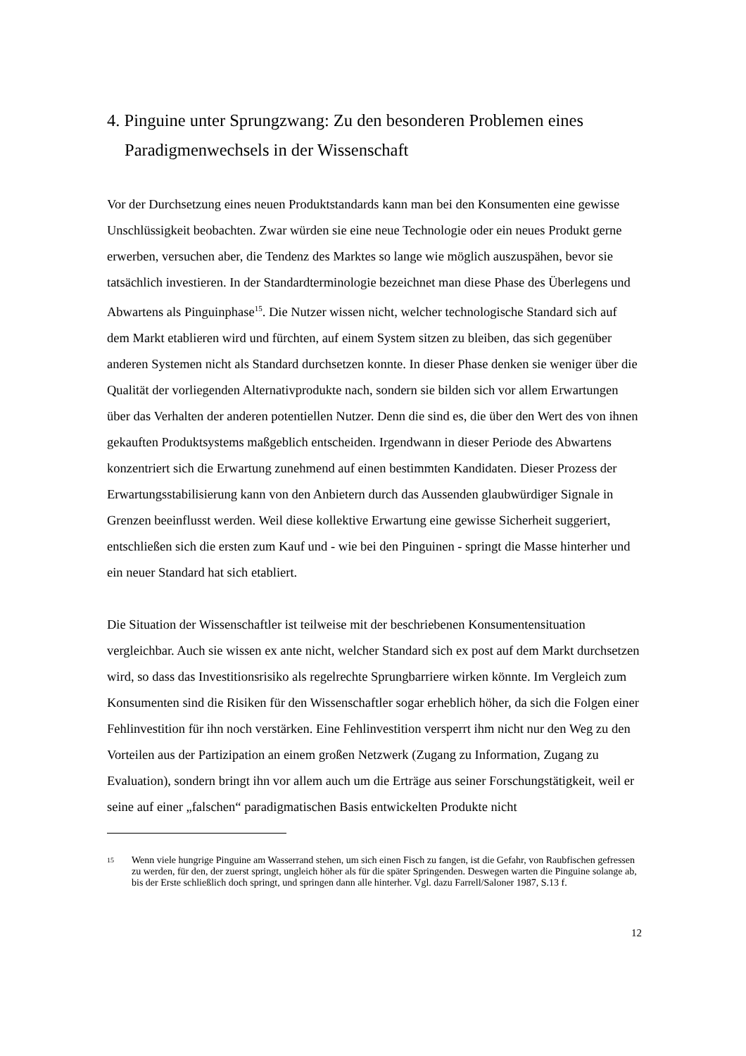4. Pinguine unter Sprungzwang: Zu den besonderen Problemen eines Paradigmenwechsels in der Wissenschaft
Vor der Durchsetzung eines neuen Produktstandards kann man bei den Konsumenten eine gewisse Unschlüssigkeit beobachten. Zwar würden sie eine neue Technologie oder ein neues Produkt gerne erwerben, versuchen aber, die Tendenz des Marktes so lange wie möglich auszuspähen, bevor sie tatsächlich investieren. In der Standardterminologie bezeichnet man diese Phase des Überlegens und Abwartens als Pinguinphase<sup>15</sup>. Die Nutzer wissen nicht, welcher technologische Standard sich auf dem Markt etablieren wird und fürchten, auf einem System sitzen zu bleiben, das sich gegenüber anderen Systemen nicht als Standard durchsetzen konnte. In dieser Phase denken sie weniger über die Qualität der vorliegenden Alternativprodukte nach, sondern sie bilden sich vor allem Erwartungen über das Verhalten der anderen potentiellen Nutzer. Denn die sind es, die über den Wert des von ihnen gekauften Produktsystems maßgeblich entscheiden. Irgendwann in dieser Periode des Abwartens konzentriert sich die Erwartung zunehmend auf einen bestimmten Kandidaten. Dieser Prozess der Erwartungsstabilisierung kann von den Anbietern durch das Aussenden glaubwürdiger Signale in Grenzen beeinflusst werden. Weil diese kollektive Erwartung eine gewisse Sicherheit suggeriert, entschließen sich die ersten zum Kauf und - wie bei den Pinguinen - springt die Masse hinterher und ein neuer Standard hat sich etabliert.
Die Situation der Wissenschaftler ist teilweise mit der beschriebenen Konsumentensituation vergleichbar. Auch sie wissen ex ante nicht, welcher Standard sich ex post auf dem Markt durchsetzen wird, so dass das Investitionsrisiko als regelrechte Sprungbarriere wirken könnte. Im Vergleich zum Konsumenten sind die Risiken für den Wissenschaftler sogar erheblich höher, da sich die Folgen einer Fehlinvestition für ihn noch verstärken. Eine Fehlinvestition versperrt ihm nicht nur den Weg zu den Vorteilen aus der Partizipation an einem großen Netzwerk (Zugang zu Information, Zugang zu Evaluation), sondern bringt ihn vor allem auch um die Erträge aus seiner Forschungstätigkeit, weil er seine auf einer „falschen“ paradigmatischen Basis entwickelten Produkte nicht
15
Wenn viele hungrige Pinguine am Wasserrand stehen, um sich einen Fisch zu fangen, ist die Gefahr, von Raubfischen gefressen zu werden, für den, der zuerst springt, ungleich höher als für die später Springenden. Deswegen warten die Pinguine solange ab, bis der Erste schließlich doch springt, und springen dann alle hinterher. Vgl. dazu Farrell/Saloner 1987, S.13 f.
12